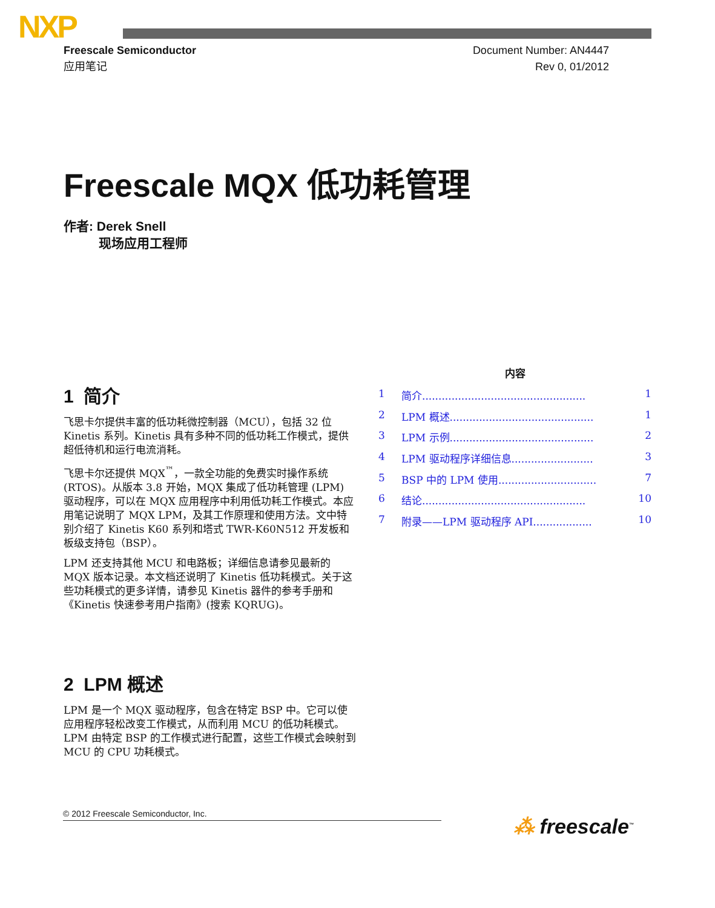NXP
Freescale Semiconductor
应用笔记
Document Number: AN4447
Rev 0, 01/2012
Freescale MQX 低功耗管理
作者: Derek Snell
现场应用工程师
1 简介
飞思卡尔提供丰富的低功耗微控制器（MCU），包括 32 位 Kinetis 系列。Kinetis 具有多种不同的低功耗工作模式，提供超低待机和运行电流消耗。
飞思卡尔还提供 MQX<sup>™</sup>，一款全功能的免费实时操作系统 (RTOS)。从版本 3.8 开始，MQX 集成了低功耗管理 (LPM) 驱动程序，可以在 MQX 应用程序中利用低功耗工作模式。本应用笔记说明了 MQX LPM，及其工作原理和使用方法。文中特别介绍了 Kinetis K60 系列和塔式 TWR-K60N512 开发板和板级支持包（BSP）。
LPM 还支持其他 MCU 和电路板；详细信息请参见最新的 MQX 版本记录。本文档还说明了 Kinetis 低功耗模式。关于这些功耗模式的更多详情，请参见 Kinetis 器件的参考手册和《Kinetis 快速参考用户指南》(搜索 KQRUG)。
2 LPM 概述
LPM 是一个 MQX 驱动程序，包含在特定 BSP 中。它可以使应用程序轻松改变工作模式，从而利用 MCU 的低功耗模式。LPM 由特定 BSP 的工作模式进行配置，这些工作模式会映射到 MCU 的 CPU 功耗模式。
内容
1 简介.................................................. 1
2 LPM 概述............................................ 1
3 LPM 示例............................................ 2
4 LPM 驱动程序详细信息......................... 3
5 BSP 中的 LPM 使用.............................. 7
6 结论.................................................. 10
7 附录——LPM 驱动程序 API.................. 10
© 2012 Freescale Semiconductor, Inc.
⁂ freescale<sup>™</sup>